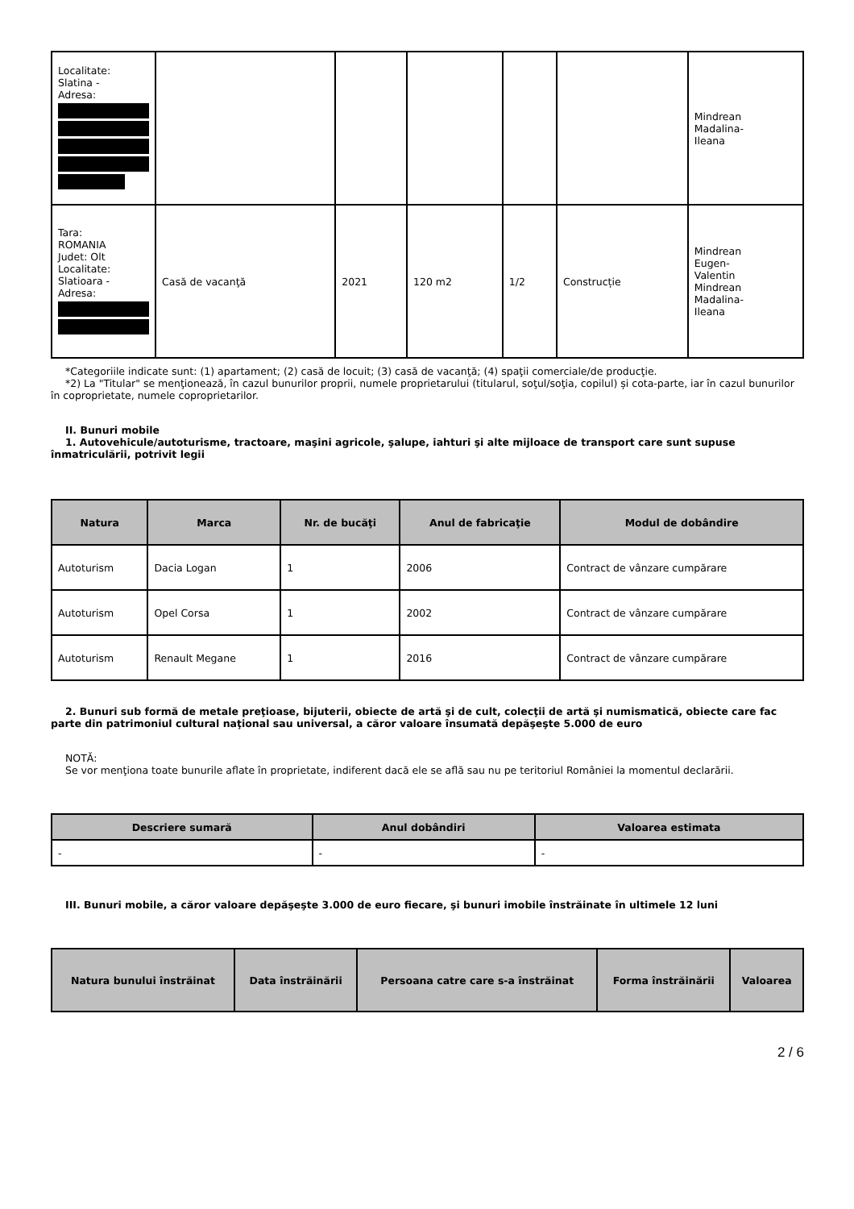| Localitate: Slatina - Adresa: | | | | | | Mindrean Madalina- Ileana |
| Tara: ROMANIA Judet: Olt Localitate: Slatioara - Adresa: | Casă de vacanţă | 2021 | 120 m2 | 1/2 | Construcție | Mindrean Eugen- Valentin Mindrean Madalina- Ileana |
*Categoriile indicate sunt: (1) apartament; (2) casă de locuit; (3) casă de vacanţă; (4) spaţii comerciale/de producţie.
*2) La "Titular" se menţionează, în cazul bunurilor proprii, numele proprietarului (titularul, soţul/soţia, copilul) și cota-parte, iar în cazul bunurilor în coproprietate, numele coproprietarilor.
II. Bunuri mobile
1. Autovehicule/autoturisme, tractoare, maşini agricole, şalupe, iahturi şi alte mijloace de transport care sunt supuse înmatriculării, potrivit legii
| Natura | Marca | Nr. de bucăţi | Anul de fabricaţie | Modul de dobândire |
| --- | --- | --- | --- | --- |
| Autoturism | Dacia Logan | 1 | 2006 | Contract de vânzare cumpărare |
| Autoturism | Opel Corsa | 1 | 2002 | Contract de vânzare cumpărare |
| Autoturism | Renault Megane | 1 | 2016 | Contract de vânzare cumpărare |
2. Bunuri sub formă de metale preţioase, bijuterii, obiecte de artă şi de cult, colecţii de artă şi numismatică, obiecte care fac parte din patrimoniul cultural naţional sau universal, a căror valoare însumată depăşeşte 5.000 de euro
NOTĂ:
Se vor menţiona toate bunurile aflate în proprietate, indiferent dacă ele se află sau nu pe teritoriul României la momentul declarării.
| Descriere sumară | Anul dobândiri | Valoarea estimata |
| --- | --- | --- |
| - | - | - |
III. Bunuri mobile, a căror valoare depăşeşte 3.000 de euro fiecare, şi bunuri imobile înstrăinate în ultimele 12 luni
| Natura bunului înstrăinat | Data înstrăinării | Persoana catre care s-a înstrăinat | Forma înstrăinării | Valoarea |
| --- | --- | --- | --- | --- |
2 / 6